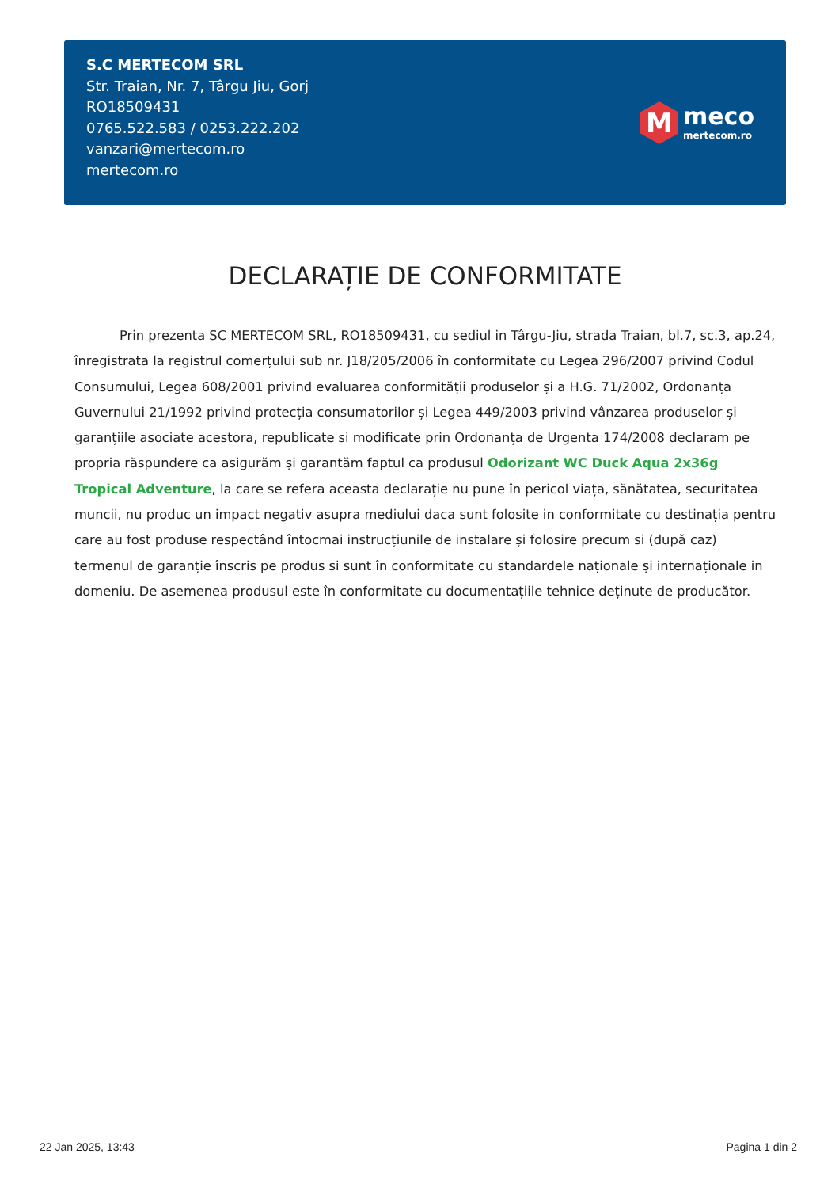S.C MERTECOM SRL
Str. Traian, Nr. 7, Târgu Jiu, Gorj
RO18509431
0765.522.583 / 0253.222.202
vanzari@mertecom.ro
mertecom.ro
M
meco
mertecom.ro
DECLARAȚIE DE CONFORMITATE
Prin prezenta SC MERTECOM SRL, RO18509431, cu sediul in Târgu-Jiu, strada Traian, bl.7, sc.3, ap.24, înregistrata la registrul comerțului sub nr. J18/205/2006 în conformitate cu Legea 296/2007 privind Codul Consumului, Legea 608/2001 privind evaluarea conformității produselor și a H.G. 71/2002, Ordonanța Guvernului 21/1992 privind protecția consumatorilor și Legea 449/2003 privind vânzarea produselor și garanțiile asociate acestora, republicate si modificate prin Ordonanța de Urgenta 174/2008 declaram pe propria răspundere ca asigurăm și garantăm faptul ca produsul Odorizant WC Duck Aqua 2x36g Tropical Adventure, la care se refera aceasta declarație nu pune în pericol viața, sănătatea, securitatea muncii, nu produc un impact negativ asupra mediului daca sunt folosite in conformitate cu destinația pentru care au fost produse respectând întocmai instrucțiunile de instalare și folosire precum si (după caz) termenul de garanție înscris pe produs si sunt în conformitate cu standardele naționale și internaționale in domeniu. De asemenea produsul este în conformitate cu documentațiile tehnice deținute de producător.
22 Jan 2025, 13:43 Pagina 1 din 2